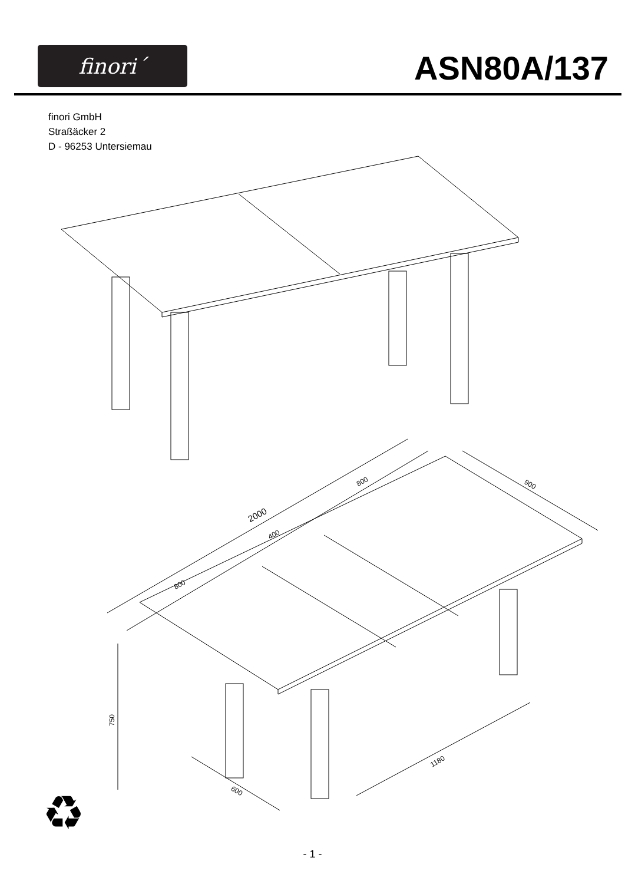finori´
ASN80A/137
finori GmbH
Straßäcker 2
D - 96253 Untersiemau
2000
800
400
800
900
750
600
1180
♻
- 1 -